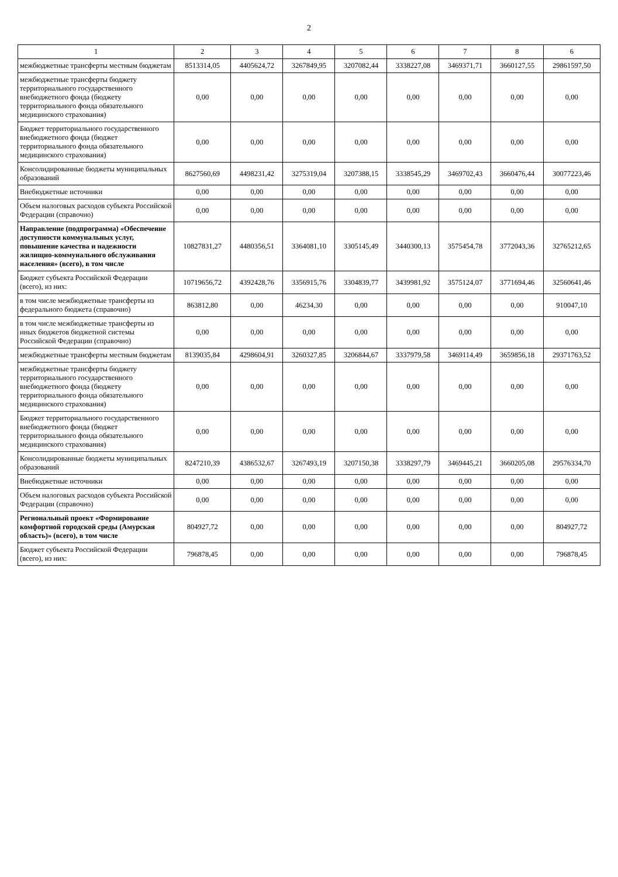2
| 1 | 2 | 3 | 4 | 5 | 6 | 7 | 8 | 6 |
| --- | --- | --- | --- | --- | --- | --- | --- | --- |
| межбюджетные трансферты местным бюджетам | 8513314,05 | 4405624,72 | 3267849,95 | 3207082,44 | 3338227,08 | 3469371,71 | 3660127,55 | 29861597,50 |
| межбюджетные трансферты бюджету территориального государственного внебюджетного фонда (бюджету территориального фонда обязательного медицинского страхования) | 0,00 | 0,00 | 0,00 | 0,00 | 0,00 | 0,00 | 0,00 | 0,00 |
| Бюджет территориального государственного внебюджетного фонда (бюджет территориального фонда обязательного медицинского страхования) | 0,00 | 0,00 | 0,00 | 0,00 | 0,00 | 0,00 | 0,00 | 0,00 |
| Консолидированные бюджеты муниципальных образований | 8627560,69 | 4498231,42 | 3275319,04 | 3207388,15 | 3338545,29 | 3469702,43 | 3660476,44 | 30077223,46 |
| Внебюджетные источники | 0,00 | 0,00 | 0,00 | 0,00 | 0,00 | 0,00 | 0,00 | 0,00 |
| Объем налоговых расходов субъекта Российской Федерации (справочно) | 0,00 | 0,00 | 0,00 | 0,00 | 0,00 | 0,00 | 0,00 | 0,00 |
| Направление (подпрограмма) «Обеспечение доступности коммунальных услуг, повышение качества и надежности жилищно-коммунального обслуживания населения» (всего), в том числе | 10827831,27 | 4480356,51 | 3364081,10 | 3305145,49 | 3440300,13 | 3575454,78 | 3772043,36 | 32765212,65 |
| Бюджет субъекта Российской Федерации (всего), из них: | 10719656,72 | 4392428,76 | 3356915,76 | 3304839,77 | 3439981,92 | 3575124,07 | 3771694,46 | 32560641,46 |
| в том числе межбюджетные трансферты из федерального бюджета (справочно) | 863812,80 | 0,00 | 46234,30 | 0,00 | 0,00 | 0,00 | 0,00 | 910047,10 |
| в том числе межбюджетные трансферты из иных бюджетов бюджетной системы Российской Федерации (справочно) | 0,00 | 0,00 | 0,00 | 0,00 | 0,00 | 0,00 | 0,00 | 0,00 |
| межбюджетные трансферты местным бюджетам | 8139035,84 | 4298604,91 | 3260327,85 | 3206844,67 | 3337979,58 | 3469114,49 | 3659856,18 | 29371763,52 |
| межбюджетные трансферты бюджету территориального государственного внебюджетного фонда (бюджету территориального фонда обязательного медицинского страхования) | 0,00 | 0,00 | 0,00 | 0,00 | 0,00 | 0,00 | 0,00 | 0,00 |
| Бюджет территориального государственного внебюджетного фонда (бюджет территориального фонда обязательного медицинского страхования) | 0,00 | 0,00 | 0,00 | 0,00 | 0,00 | 0,00 | 0,00 | 0,00 |
| Консолидированные бюджеты муниципальных образований | 8247210,39 | 4386532,67 | 3267493,19 | 3207150,38 | 3338297,79 | 3469445,21 | 3660205,08 | 29576334,70 |
| Внебюджетные источники | 0,00 | 0,00 | 0,00 | 0,00 | 0,00 | 0,00 | 0,00 | 0,00 |
| Объем налоговых расходов субъекта Российской Федерации (справочно) | 0,00 | 0,00 | 0,00 | 0,00 | 0,00 | 0,00 | 0,00 | 0,00 |
| Региональный проект «Формирование комфортной городской среды (Амурская область)» (всего), в том числе | 804927,72 | 0,00 | 0,00 | 0,00 | 0,00 | 0,00 | 0,00 | 804927,72 |
| Бюджет субъекта Российской Федерации (всего), из них: | 796878,45 | 0,00 | 0,00 | 0,00 | 0,00 | 0,00 | 0,00 | 796878,45 |